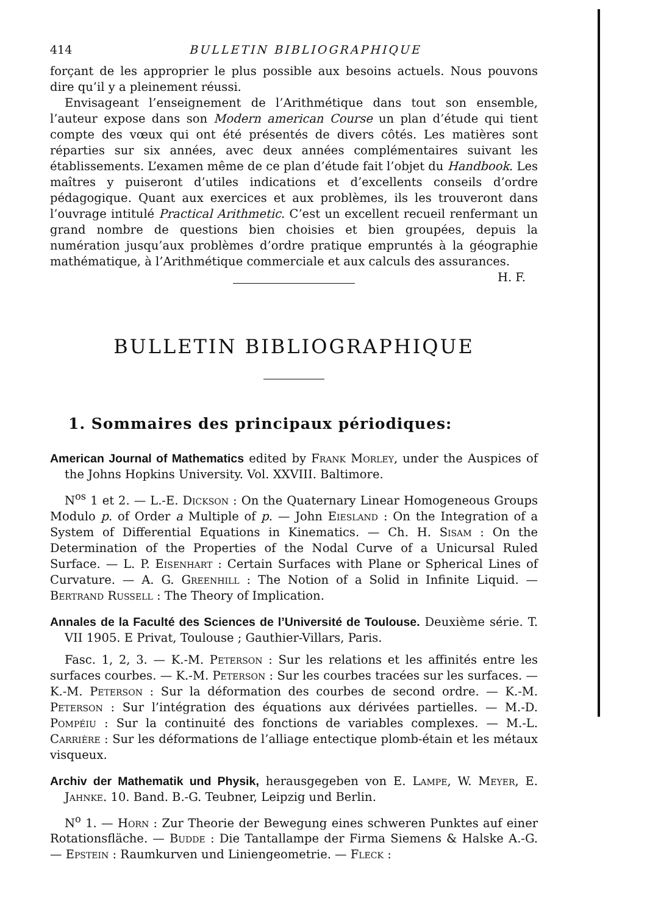414 BULLETIN BIBLIOGRAPHIQUE
forçant de les approprier le plus possible aux besoins actuels. Nous pouvons dire qu’il y a pleinement réussi.
Envisageant l’enseignement de l’Arithmétique dans tout son ensemble, l’auteur expose dans son Modern american Course un plan d’étude qui tient compte des vœux qui ont été présentés de divers côtés. Les matières sont réparties sur six années, avec deux années complémentaires suivant les établissements. L’examen même de ce plan d’étude fait l’objet du Handbook. Les maîtres y puiseront d’utiles indications et d’excellents conseils d’ordre pédagogique. Quant aux exercices et aux problèmes, ils les trouveront dans l’ouvrage intitulé Practical Arithmetic. C’est un excellent recueil renfermant un grand nombre de questions bien choisies et bien groupées, depuis la numération jusqu’aux problèmes d’ordre pratique empruntés à la géographie mathématique, à l’Arithmétique commerciale et aux calculs des assurances. H. F.
BULLETIN BIBLIOGRAPHIQUE
1. Sommaires des principaux périodiques:
American Journal of Mathematics edited by Frank Morley, under the Auspices of the Johns Hopkins University. Vol. XXVIII. Baltimore.
N<sup>os</sup> 1 et 2. — L.-E. Dickson : On the Quaternary Linear Homogeneous Groups Modulo p. of Order a Multiple of p. — John Eiesland : On the Integration of a System of Differential Equations in Kinematics. — Ch. H. Sisam : On the Determination of the Properties of the Nodal Curve of a Unicursal Ruled Surface. — L. P. Eisenhart : Certain Surfaces with Plane or Spherical Lines of Curvature. — A. G. Greenhill : The Notion of a Solid in Infinite Liquid. — Bertrand Russell : The Theory of Implication.
Annales de la Faculté des Sciences de l’Université de Toulouse. Deuxième série. T. VII 1905. E Privat, Toulouse ; Gauthier-Villars, Paris.
Fasc. 1, 2, 3. — K.-M. Peterson : Sur les relations et les affinités entre les surfaces courbes. — K.-M. Peterson : Sur les courbes tracées sur les surfaces. — K.-M. Peterson : Sur la déformation des courbes de second ordre. — K.-M. Peterson : Sur l’intégration des équations aux dérivées partielles. — M.-D. Pompéiu : Sur la continuité des fonctions de variables complexes. — M.-L. Carrière : Sur les déformations de l’alliage entectique plomb-étain et les métaux visqueux.
Archiv der Mathematik und Physik, herausgegeben von E. Lampe, W. Meyer, E. Jahnke. 10. Band. B.-G. Teubner, Leipzig und Berlin.
N<sup>o</sup> 1. — Horn : Zur Theorie der Bewegung eines schweren Punktes auf einer Rotationsfläche. — Budde : Die Tantallampe der Firma Siemens & Halske A.-G. — Epstein : Raumkurven und Liniengeometrie. — Fleck :